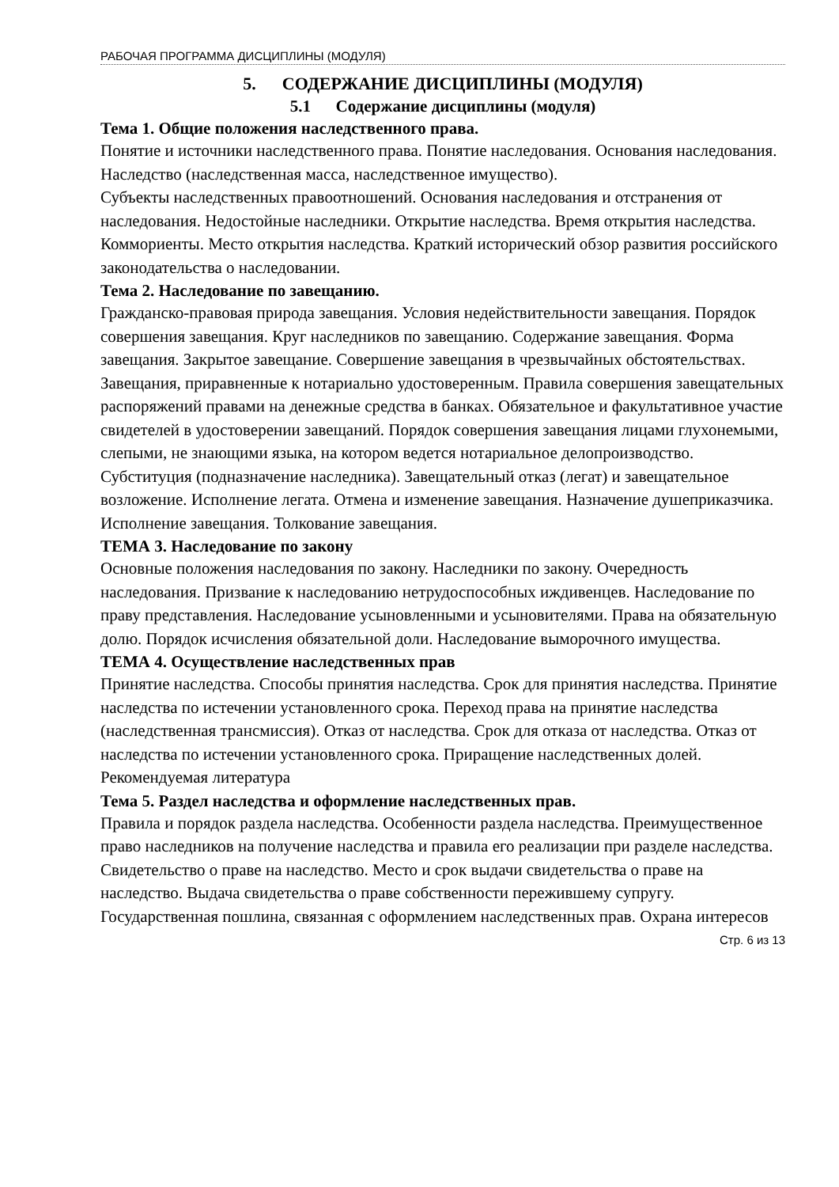РАБОЧАЯ ПРОГРАММА ДИСЦИПЛИНЫ (МОДУЛЯ)
5. СОДЕРЖАНИЕ ДИСЦИПЛИНЫ (МОДУЛЯ)
5.1 Содержание дисциплины (модуля)
Тема 1. Общие положения наследственного права.
Понятие и источники наследственного права. Понятие наследования. Основания наследования. Наследство (наследственная масса, наследственное имущество).
Субъекты наследственных правоотношений. Основания наследования и отстранения от наследования. Недостойные наследники. Открытие наследства. Время открытия наследства. Коммориенты. Место открытия наследства. Краткий исторический обзор развития российского законодательства о наследовании.
Тема 2. Наследование по завещанию.
Гражданско-правовая природа завещания. Условия недействительности завещания. Порядок совершения завещания. Круг наследников по завещанию. Содержание завещания. Форма завещания. Закрытое завещание. Совершение завещания в чрезвычайных обстоятельствах. Завещания, приравненные к нотариально удостоверенным. Правила совершения завещательных распоряжений правами на денежные средства в банках. Обязательное и факультативное участие свидетелей в удостоверении завещаний. Порядок совершения завещания лицами глухонемыми, слепыми, не знающими языка, на котором ведется нотариальное делопроизводство. Субституция (подназначение наследника). Завещательный отказ (легат) и завещательное возложение. Исполнение легата. Отмена и изменение завещания. Назначение душеприказчика. Исполнение завещания. Толкование завещания.
ТЕМА 3. Наследование по закону
Основные положения наследования по закону. Наследники по закону. Очередность наследования. Призвание к наследованию нетрудоспособных иждивенцев. Наследование по праву представления. Наследование усыновленными и усыновителями. Права на обязательную долю. Порядок исчисления обязательной доли. Наследование выморочного имущества.
ТЕМА 4. Осуществление наследственных прав
Принятие наследства. Способы принятия наследства. Срок для принятия наследства. Принятие наследства по истечении установленного срока. Переход права на принятие наследства (наследственная трансмиссия). Отказ от наследства. Срок для отказа от наследства. Отказ от наследства по истечении установленного срока. Приращение наследственных долей. Рекомендуемая литература
Тема 5. Раздел наследства и оформление наследственных прав.
Правила и порядок раздела наследства. Особенности раздела наследства. Преимущественное право наследников на получение наследства и правила его реализации при разделе наследства. Свидетельство о праве на наследство. Место и срок выдачи свидетельства о праве на наследство. Выдача свидетельства о праве собственности пережившему супругу. Государственная пошлина, связанная с оформлением наследственных прав. Охрана интересов
Стр. 6 из 13